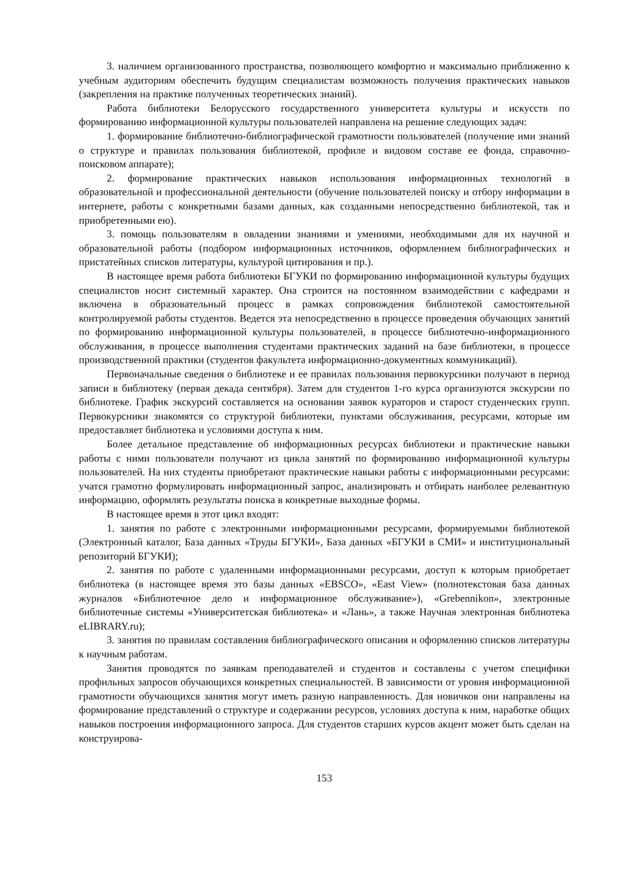3. наличием организованного пространства, позволяющего комфортно и максимально приближенно к учебным аудиториям обеспечить будущим специалистам возможность получения практических навыков (закрепления на практике полученных теоретических знаний).
Работа библиотеки Белорусского государственного университета культуры и искусств по формированию информационной культуры пользователей направлена на решение следующих задач:
1. формирование библиотечно-библиографической грамотности пользователей (получение ими знаний о структуре и правилах пользования библиотекой, профиле и видовом составе ее фонда, справочно-поисковом аппарате);
2. формирование практических навыков использования информационных технологий в образовательной и профессиональной деятельности (обучение пользователей поиску и отбору информации в интернете, работы с конкретными базами данных, как созданными непосредственно библиотекой, так и приобретенными ею).
3. помощь пользователям в овладении знаниями и умениями, необходимыми для их научной и образовательной работы (подбором информационных источников, оформлением библиографических и пристатейных списков литературы, культурой цитирования и пр.).
В настоящее время работа библиотеки БГУКИ по формированию информационной культуры будущих специалистов носит системный характер. Она строится на постоянном взаимодействии с кафедрами и включена в образовательный процесс в рамках сопровождения библиотекой самостоятельной контролируемой работы студентов. Ведется эта непосредственно в процессе проведения обучающих занятий по формированию информационной культуры пользователей, в процессе библиотечно-информационного обслуживания, в процессе выполнения студентами практических заданий на базе библиотеки, в процессе производственной практики (студентов факультета информационно-документных коммуникаций).
Первоначальные сведения о библиотеке и ее правилах пользования первокурсники получают в период записи в библиотеку (первая декада сентября). Затем для студентов 1-го курса организуются экскурсии по библиотеке. График экскурсий составляется на основании заявок кураторов и старост студенческих групп. Первокурсники знакомятся со структурой библиотеки, пунктами обслуживания, ресурсами, которые им предоставляет библиотека и условиями доступа к ним.
Более детальное представление об информационных ресурсах библиотеки и практические навыки работы с ними пользователи получают из цикла занятий по формированию информационной культуры пользователей. На них студенты приобретают практические навыки работы с информационными ресурсами: учатся грамотно формулировать информационный запрос, анализировать и отбирать наиболее релевантную информацию, оформлять результаты поиска в конкретные выходные формы.
В настоящее время в этот цикл входят:
1. занятия по работе с электронными информационными ресурсами, формируемыми библиотекой (Электронный каталог, База данных «Труды БГУКИ», База данных «БГУКИ в СМИ» и институциональный репозиторий БГУКИ);
2. занятия по работе с удаленными информационными ресурсами, доступ к которым приобретает библиотека (в настоящее время это базы данных «EBSCO», «East View» (полнотекстовая база данных журналов «Библиотечное дело и информационное обслуживание»), «Grebennikon», электронные библиотечные системы «Университетская библиотека» и «Лань», а также Научная электронная библиотека eLIBRARY.ru);
3. занятия по правилам составления библиографического описания и оформлению списков литературы к научным работам.
Занятия проводятся по заявкам преподавателей и студентов и составлены с учетом специфики профильных запросов обучающихся конкретных специальностей. В зависимости от уровня информационной грамотности обучающихся занятия могут иметь разную направленность. Для новичков они направлены на формирование представлений о структуре и содержании ресурсов, условиях доступа к ним, наработке общих навыков построения информационного запроса. Для студентов старших курсов акцент может быть сделан на конструирова-
153